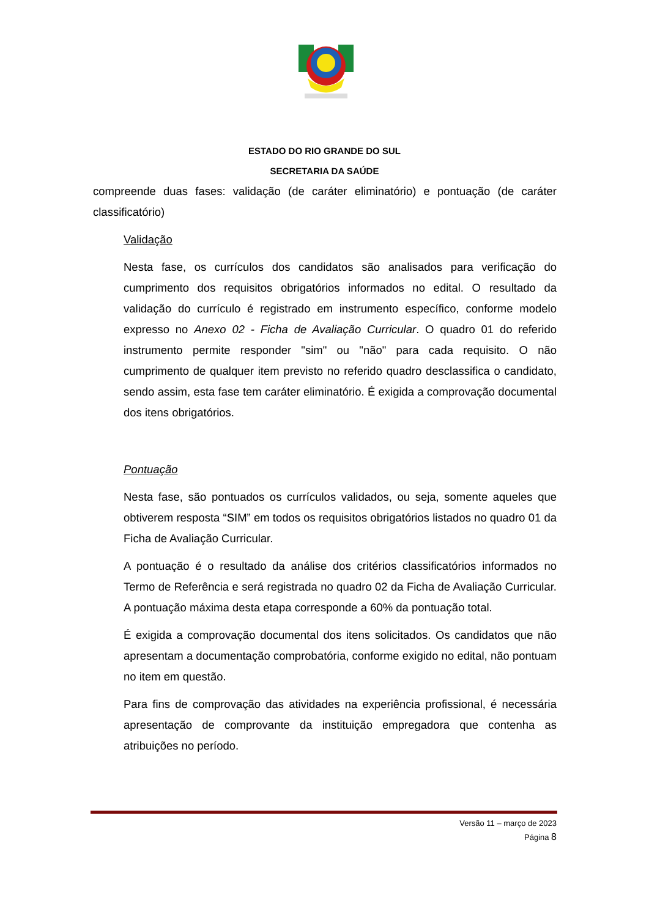ESTADO DO RIO GRANDE DO SUL
SECRETARIA DA SAÚDE
compreende duas fases: validação (de caráter eliminatório) e pontuação (de caráter classificatório)
Validação
Nesta fase, os currículos dos candidatos são analisados para verificação do cumprimento dos requisitos obrigatórios informados no edital. O resultado da validação do currículo é registrado em instrumento específico, conforme modelo expresso no Anexo 02 - Ficha de Avaliação Curricular. O quadro 01 do referido instrumento permite responder "sim" ou "não" para cada requisito. O não cumprimento de qualquer item previsto no referido quadro desclassifica o candidato, sendo assim, esta fase tem caráter eliminatório. É exigida a comprovação documental dos itens obrigatórios.
Pontuação
Nesta fase, são pontuados os currículos validados, ou seja, somente aqueles que obtiverem resposta “SIM” em todos os requisitos obrigatórios listados no quadro 01 da Ficha de Avaliação Curricular.
A pontuação é o resultado da análise dos critérios classificatórios informados no Termo de Referência e será registrada no quadro 02 da Ficha de Avaliação Curricular. A pontuação máxima desta etapa corresponde a 60% da pontuação total.
É exigida a comprovação documental dos itens solicitados. Os candidatos que não apresentam a documentação comprobatória, conforme exigido no edital, não pontuam no item em questão.
Para fins de comprovação das atividades na experiência profissional, é necessária apresentação de comprovante da instituição empregadora que contenha as atribuições no período.
Versão 11 – março de 2023
Página 8